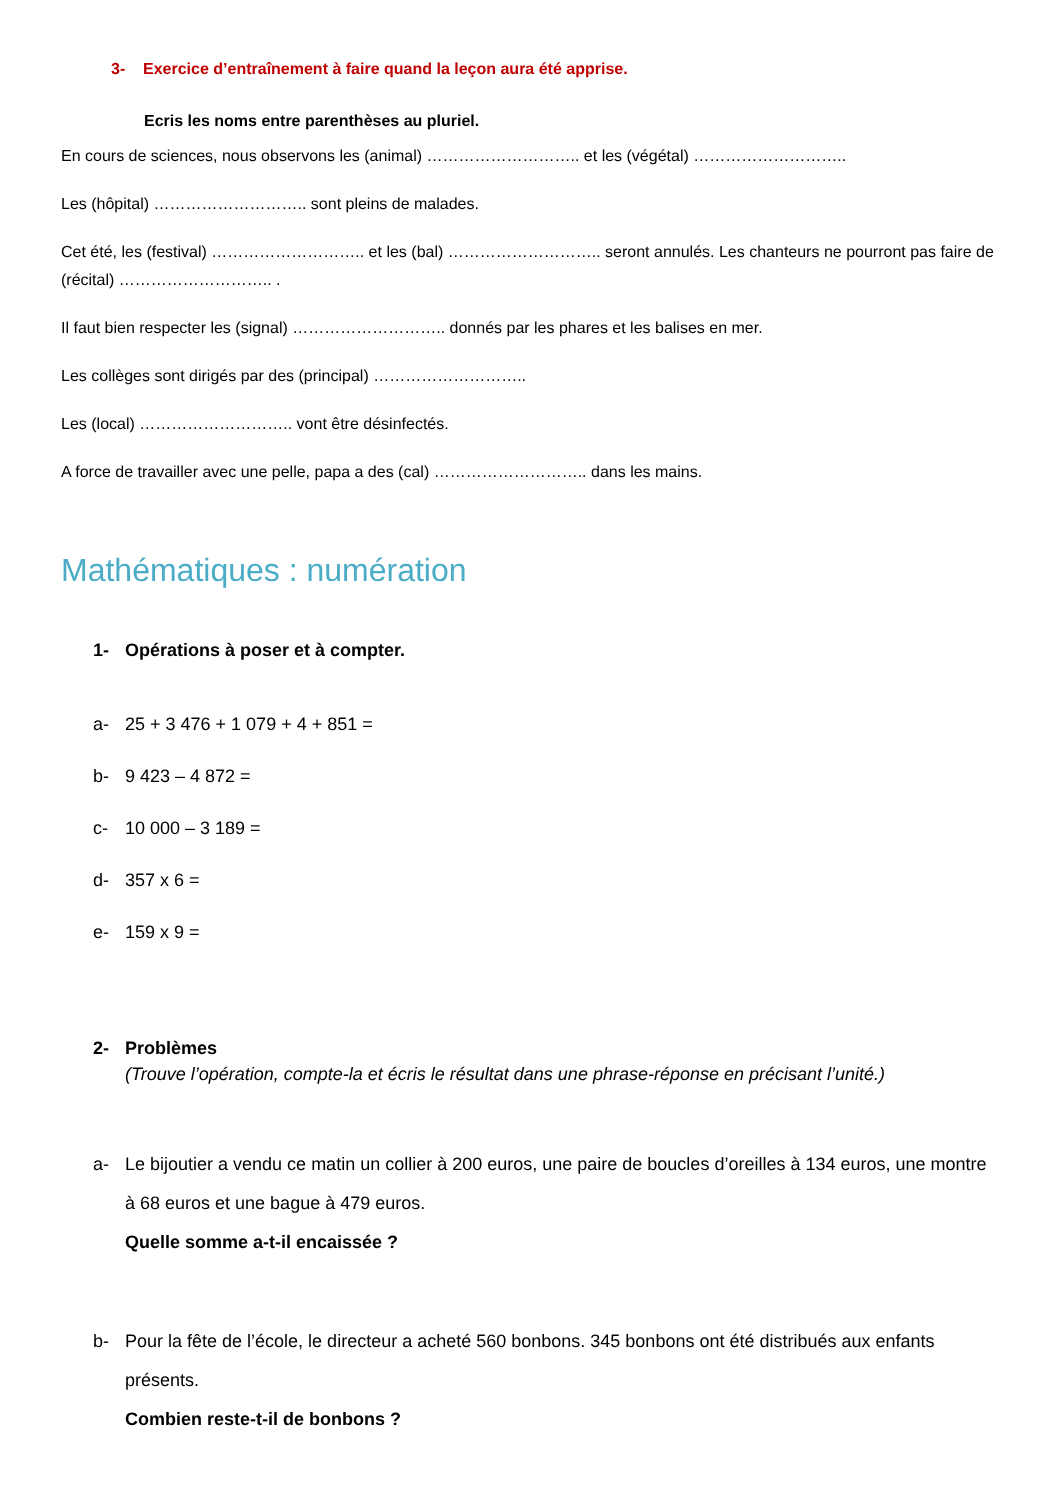3- Exercice d’entraînement à faire quand la leçon aura été apprise.
Ecris les noms entre parenthèses au pluriel.
En cours de sciences, nous observons les (animal) ……………………….. et les (végétal) ………………………..
Les (hôpital) ……………………….. sont pleins de malades.
Cet été, les (festival) ……………………….. et les (bal) ……………………….. seront annulés. Les chanteurs ne pourront pas faire de (récital) ……………………….. .
Il faut bien respecter les (signal) ……………………….. donnés par les phares et les balises en mer.
Les collèges sont dirigés par des (principal) ………………………..
Les (local) ……………………….. vont être désinfectés.
A force de travailler avec une pelle, papa a des (cal) ……………………….. dans les mains.
Mathématiques : numération
1- Opérations à poser et à compter.
a- 25 + 3 476 + 1 079 + 4 + 851 =
b- 9 423 – 4 872 =
c- 10 000 – 3 189 =
d- 357 x 6 =
e- 159 x 9 =
2- Problèmes
(Trouve l’opération, compte-la et écris le résultat dans une phrase-réponse en précisant l’unité.)
a- Le bijoutier a vendu ce matin un collier à 200 euros, une paire de boucles d’oreilles à 134 euros, une montre à 68 euros et une bague à 479 euros.
Quelle somme a-t-il encaissée ?
b- Pour la fête de l’école, le directeur a acheté 560 bonbons. 345 bonbons ont été distribués aux enfants présents.
Combien reste-t-il de bonbons ?